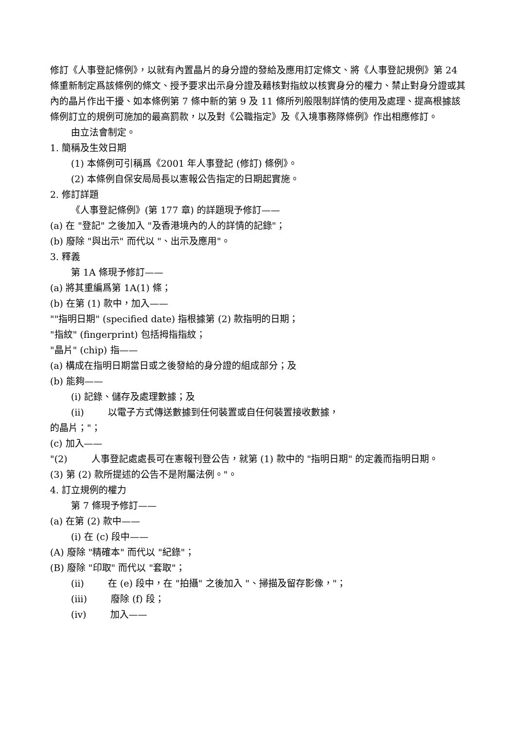修訂《人事登記條例》，以就有內置晶片的身分證的發給及應用訂定條文、將《人事登記規例》第 24 條重新制定爲該條例的條文、授予要求出示身分證及藉核對指紋以核實身分的權力、禁止對身分證或其內的晶片作出干擾、如本條例第 7 條中新的第 9 及 11 條所列般限制詳情的使用及處理、提高根據該條例訂立的規例可施加的最高罰款，以及對《公職指定》及《入境事務隊條例》作出相應修訂。
由立法會制定。
1. 簡稱及生效日期
(1) 本條例可引稱爲《2001 年人事登記 (修訂) 條例》。
(2) 本條例自保安局局長以憲報公告指定的日期起實施。
2. 修訂詳題
《人事登記條例》(第 177 章) 的詳題現予修訂——
(a) 在 "登記" 之後加入 "及香港境內的人的詳情的記錄"；
(b) 廢除 "與出示" 而代以 "、出示及應用"。
3. 釋義
第 1A 條現予修訂——
(a) 將其重編爲第 1A(1) 條；
(b) 在第 (1) 款中，加入——
""指明日期" (specified date) 指根據第 (2) 款指明的日期；
"指紋" (fingerprint) 包括拇指指紋；
"晶片" (chip) 指——
(a) 構成在指明日期當日或之後發給的身分證的組成部分；及
(b) 能夠——
(i) 記錄、儲存及處理數據；及
(ii) 以電子方式傳送數據到任何裝置或自任何裝置接收數據，
的晶片；"；
(c) 加入——
"(2) 人事登記處處長可在憲報刊登公告，就第 (1) 款中的 "指明日期" 的定義而指明日期。
(3) 第 (2) 款所提述的公告不是附屬法例。"。
4. 訂立規例的權力
第 7 條現予修訂——
(a) 在第 (2) 款中——
(i) 在 (c) 段中——
(A) 廢除 "精確本" 而代以 "紀錄"；
(B) 廢除 "印取" 而代以 "套取"；
(ii) 在 (e) 段中，在 "拍攝" 之後加入 "、掃描及留存影像，"；
(iii) 廢除 (f) 段；
(iv) 加入——